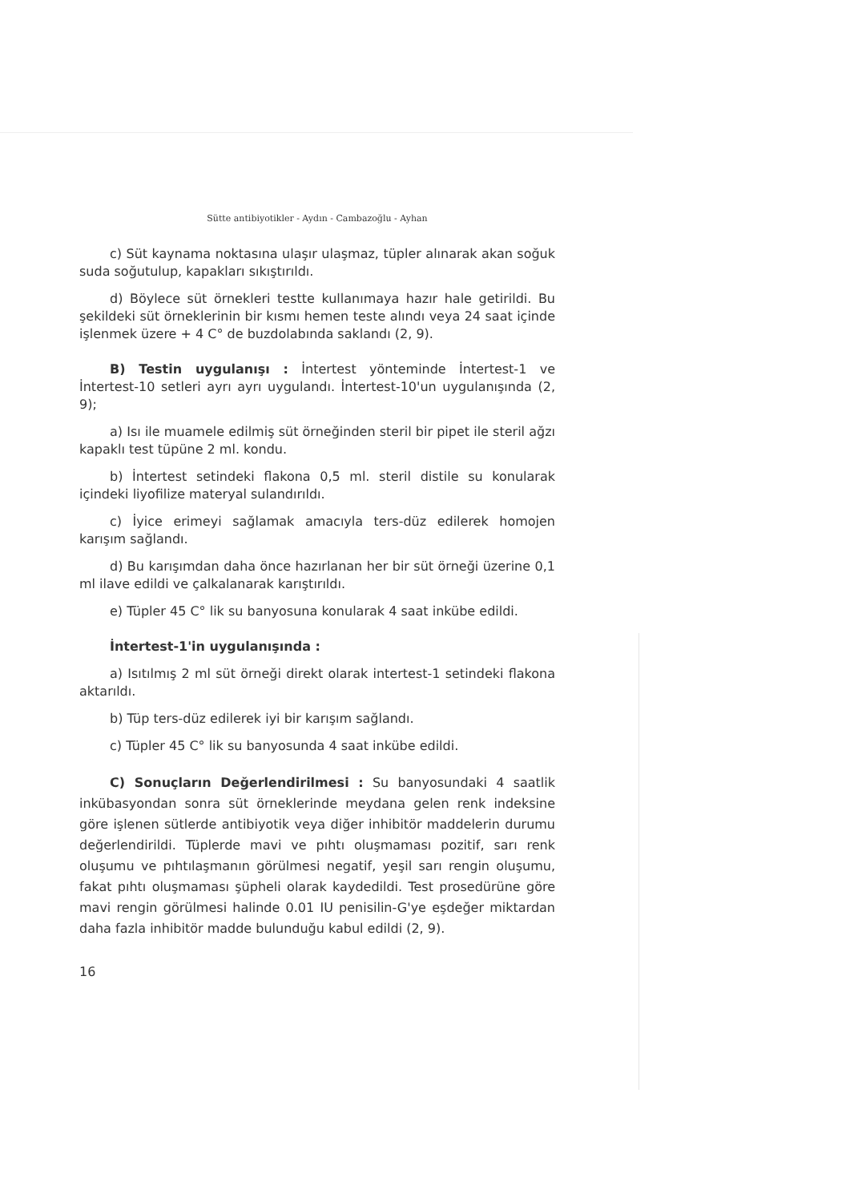Sütte antibiyotikler - Aydın - Cambazoğlu - Ayhan
c) Süt kaynama noktasına ulaşır ulaşmaz, tüpler alınarak akan soğuk suda soğutulup, kapakları sıkıştırıldı.
d) Böylece süt örnekleri testte kullanımaya hazır hale getirildi. Bu şekildeki süt örneklerinin bir kısmı hemen teste alındı veya 24 saat içinde işlenmek üzere + 4 C° de buzdolabında saklandı (2, 9).
B) Testin uygulanışı : İntertest yönteminde İntertest-1 ve İntertest-10 setleri ayrı ayrı uygulandı. İntertest-10'un uygulanışında (2, 9);
a) Isı ile muamele edilmiş süt örneğinden steril bir pipet ile steril ağzı kapaklı test tüpüne 2 ml. kondu.
b) İntertest setindeki flakona 0,5 ml. steril distile su konularak içindeki liyofilize materyal sulandırıldı.
c) İyice erimeyi sağlamak amacıyla ters-düz edilerek homojen karışım sağlandı.
d) Bu karışımdan daha önce hazırlanan her bir süt örneği üzerine 0,1 ml ilave edildi ve çalkalanarak karıştırıldı.
e) Tüpler 45 C° lik su banyosuna konularak 4 saat inkübe edildi.
İntertest-1'in uygulanışında :
a) Isıtılmış 2 ml süt örneği direkt olarak intertest-1 setindeki flakona aktarıldı.
b) Tüp ters-düz edilerek iyi bir karışım sağlandı.
c) Tüpler 45 C° lik su banyosunda 4 saat inkübe edildi.
C) Sonuçların Değerlendirilmesi : Su banyosundaki 4 saatlik inkübasyondan sonra süt örneklerinde meydana gelen renk indeksine göre işlenen sütlerde antibiyotik veya diğer inhibitör maddelerin durumu değerlendirildi. Tüplerde mavi ve pıhtı oluşmaması pozitif, sarı renk oluşumu ve pıhtılaşmanın görülmesi negatif, yeşil sarı rengin oluşumu, fakat pıhtı oluşmaması şüpheli olarak kaydedildi. Test prosedürüne göre mavi rengin görülmesi halinde 0.01 IU penisilin-G'ye eşdeğer miktardan daha fazla inhibitör madde bulunduğu kabul edildi (2, 9).
16